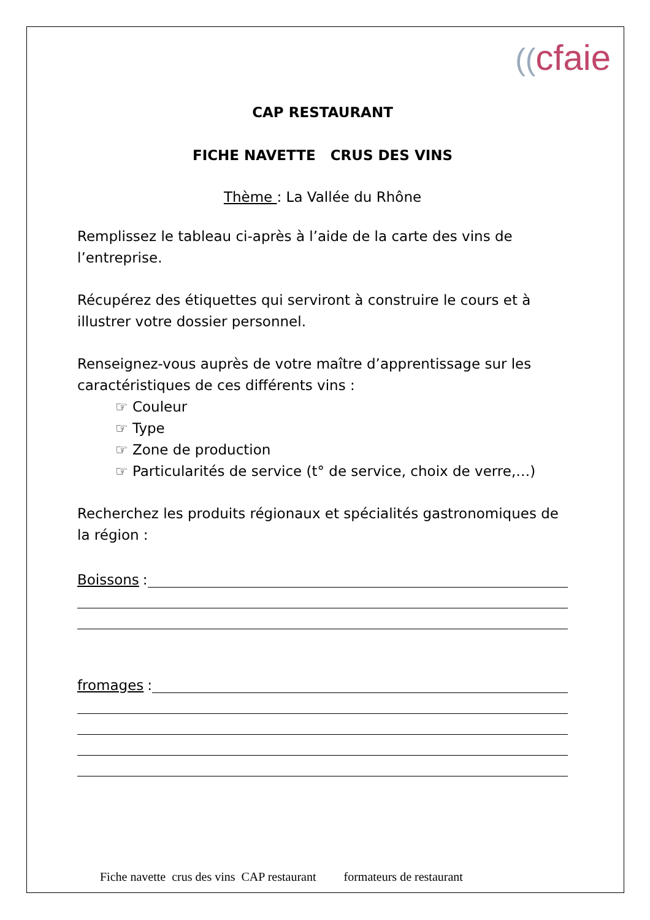((cfaie
CAP RESTAURANT
FICHE NAVETTE CRUS DES VINS
Thème : La Vallée du Rhône
Remplissez le tableau ci-après à l’aide de la carte des vins de l’entreprise.
Récupérez des étiquettes qui serviront à construire le cours et à illustrer votre dossier personnel.
Renseignez-vous auprès de votre maître d’apprentissage sur les caractéristiques de ces différents vins :
☞ Couleur
☞ Type
☞ Zone de production
☞ Particularités de service (t° de service, choix de verre,…)
Recherchez les produits régionaux et spécialités gastronomiques de la région :
Boissons :
fromages :
Fiche navette crus des vins CAP restaurant formateurs de restaurant